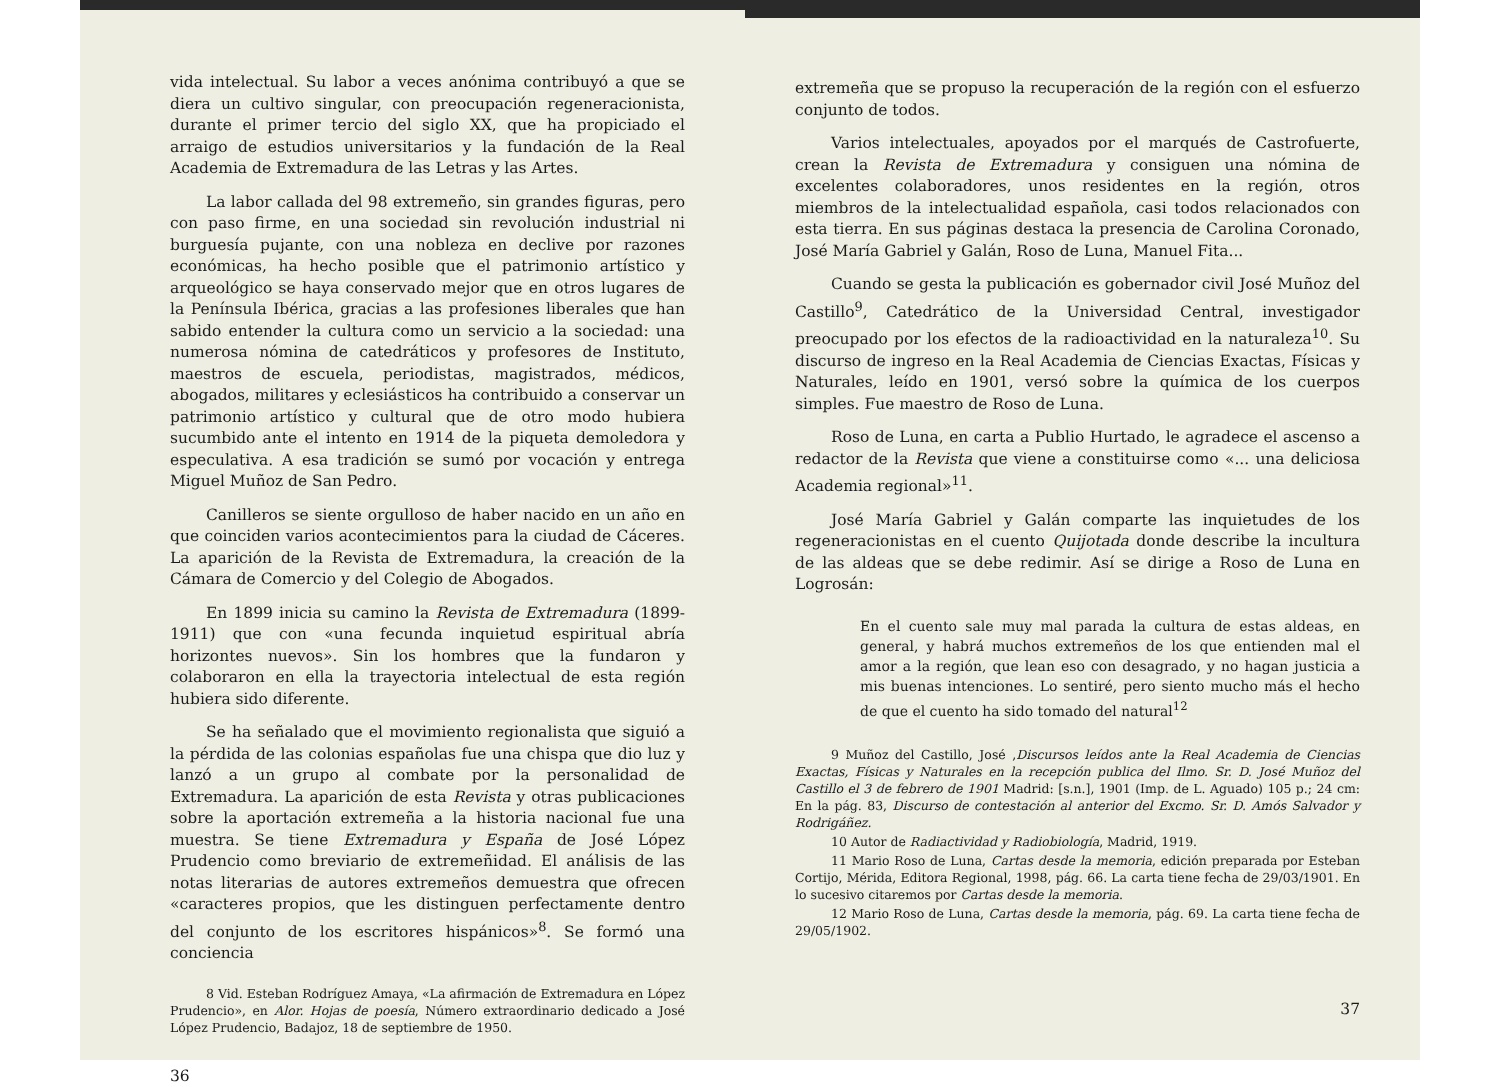vida intelectual. Su labor a veces anónima contribuyó a que se diera un cultivo singular, con preocupación regeneracionista, durante el primer tercio del siglo XX, que ha propiciado el arraigo de estudios universitarios y la fundación de la Real Academia de Extremadura de las Letras y las Artes.
La labor callada del 98 extremeño, sin grandes figuras, pero con paso firme, en una sociedad sin revolución industrial ni burguesía pujante, con una nobleza en declive por razones económicas, ha hecho posible que el patrimonio artístico y arqueológico se haya conservado mejor que en otros lugares de la Península Ibérica, gracias a las profesiones liberales que han sabido entender la cultura como un servicio a la sociedad: una numerosa nómina de catedráticos y profesores de Instituto, maestros de escuela, periodistas, magistrados, médicos, abogados, militares y eclesiásticos ha contribuido a conservar un patrimonio artístico y cultural que de otro modo hubiera sucumbido ante el intento en 1914 de la piqueta demoledora y especulativa. A esa tradición se sumó por vocación y entrega Miguel Muñoz de San Pedro.
Canilleros se siente orgulloso de haber nacido en un año en que coinciden varios acontecimientos para la ciudad de Cáceres. La aparición de la Revista de Extremadura, la creación de la Cámara de Comercio y del Colegio de Abogados.
En 1899 inicia su camino la Revista de Extremadura (1899-1911) que con «una fecunda inquietud espiritual abría horizontes nuevos». Sin los hombres que la fundaron y colaboraron en ella la trayectoria intelectual de esta región hubiera sido diferente.
Se ha señalado que el movimiento regionalista que siguió a la pérdida de las colonias españolas fue una chispa que dio luz y lanzó a un grupo al combate por la personalidad de Extremadura. La aparición de esta Revista y otras publicaciones sobre la aportación extremeña a la historia nacional fue una muestra. Se tiene Extremadura y España de José López Prudencio como breviario de extremeñidad. El análisis de las notas literarias de autores extremeños demuestra que ofrecen «caracteres propios, que les distinguen perfectamente dentro del conjunto de los escritores hispánicos»<sup>8</sup>. Se formó una conciencia
8 Vid. Esteban Rodríguez Amaya, «La afirmación de Extremadura en López Prudencio», en Alor. Hojas de poesía, Número extraordinario dedicado a José López Prudencio, Badajoz, 18 de septiembre de 1950.
36
extremeña que se propuso la recuperación de la región con el esfuerzo conjunto de todos.
Varios intelectuales, apoyados por el marqués de Castrofuerte, crean la Revista de Extremadura y consiguen una nómina de excelentes colaboradores, unos residentes en la región, otros miembros de la intelectualidad española, casi todos relacionados con esta tierra. En sus páginas destaca la presencia de Carolina Coronado, José María Gabriel y Galán, Roso de Luna, Manuel Fita...
Cuando se gesta la publicación es gobernador civil José Muñoz del Castillo<sup>9</sup>, Catedrático de la Universidad Central, investigador preocupado por los efectos de la radioactividad en la naturaleza<sup>10</sup>. Su discurso de ingreso en la Real Academia de Ciencias Exactas, Físicas y Naturales, leído en 1901, versó sobre la química de los cuerpos simples. Fue maestro de Roso de Luna.
Roso de Luna, en carta a Publio Hurtado, le agradece el ascenso a redactor de la Revista que viene a constituirse como «... una deliciosa Academia regional»<sup>11</sup>.
José María Gabriel y Galán comparte las inquietudes de los regeneracionistas en el cuento Quijotada donde describe la incultura de las aldeas que se debe redimir. Así se dirige a Roso de Luna en Logrosán:
En el cuento sale muy mal parada la cultura de estas aldeas, en general, y habrá muchos extremeños de los que entienden mal el amor a la región, que lean eso con desagrado, y no hagan justicia a mis buenas intenciones. Lo sentiré, pero siento mucho más el hecho de que el cuento ha sido tomado del natural<sup>12</sup>
9 Muñoz del Castillo, José ,Discursos leídos ante la Real Academia de Ciencias Exactas, Físicas y Naturales en la recepción publica del Ilmo. Sr. D. José Muñoz del Castillo el 3 de febrero de 1901 Madrid: [s.n.], 1901 (Imp. de L. Aguado) 105 p.; 24 cm: En la pág. 83, Discurso de contestación al anterior del Excmo. Sr. D. Amós Salvador y Rodrigáñez.
10 Autor de Radiactividad y Radiobiología, Madrid, 1919.
11 Mario Roso de Luna, Cartas desde la memoria, edición preparada por Esteban Cortijo, Mérida, Editora Regional, 1998, pág. 66. La carta tiene fecha de 29/03/1901. En lo sucesivo citaremos por Cartas desde la memoria.
12 Mario Roso de Luna, Cartas desde la memoria, pág. 69. La carta tiene fecha de 29/05/1902.
37